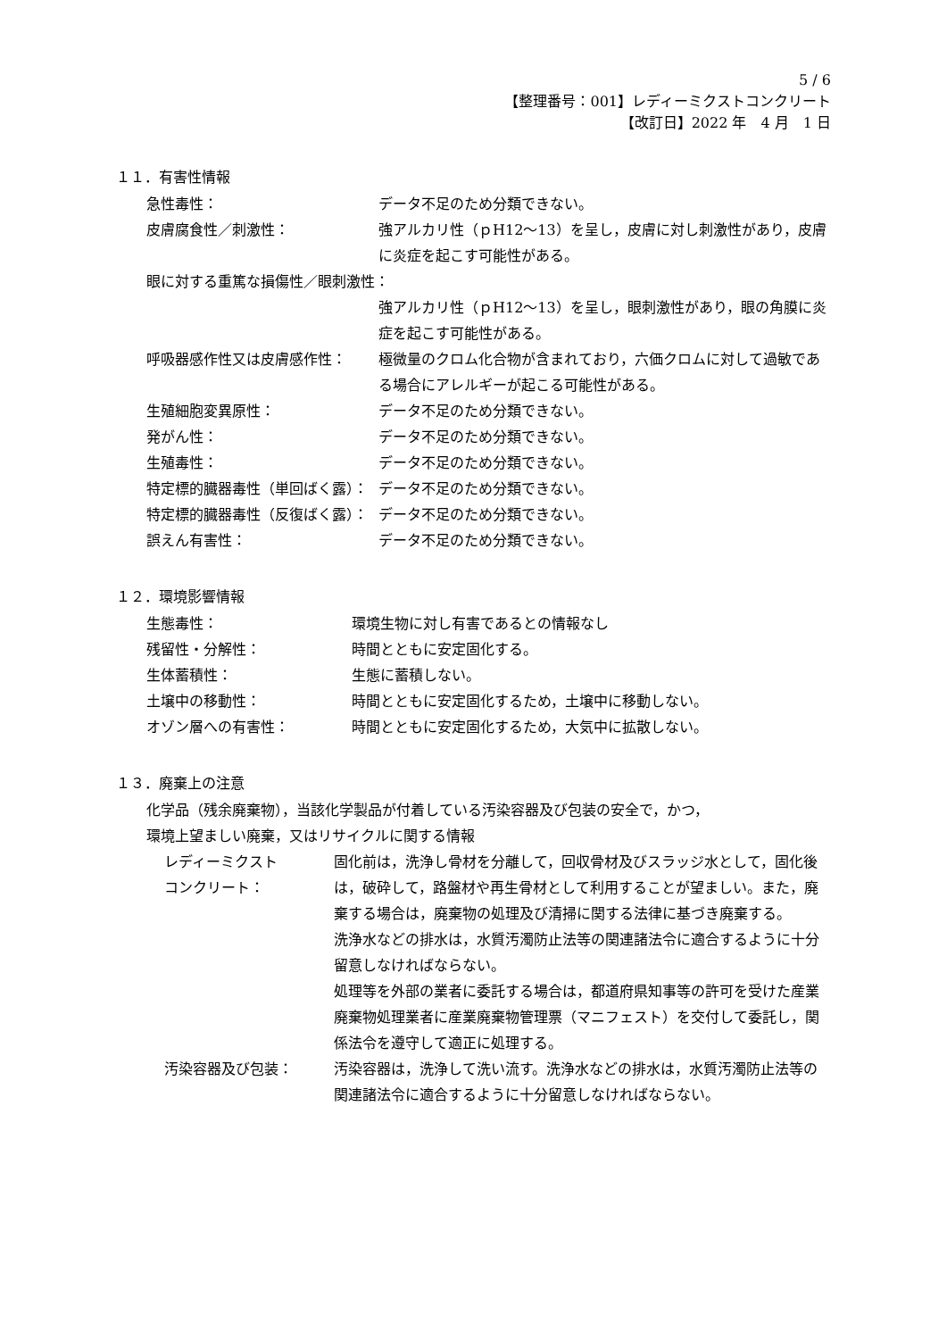5 / 6
【整理番号：001】レディーミクストコンクリート
【改訂日】2022 年　4 月　1 日
１１．有害性情報
急性毒性： データ不足のため分類できない。
皮膚腐食性／刺激性： 強アルカリ性（ｐH12～13）を呈し，皮膚に対し刺激性があり，皮膚に炎症を起こす可能性がある。
眼に対する重篤な損傷性／眼刺激性：
強アルカリ性（ｐH12～13）を呈し，眼刺激性があり，眼の角膜に炎症を起こす可能性がある。
呼吸器感作性又は皮膚感作性： 極微量のクロム化合物が含まれており，六価クロムに対して過敏である場合にアレルギーが起こる可能性がある。
生殖細胞変異原性： データ不足のため分類できない。
発がん性： データ不足のため分類できない。
生殖毒性： データ不足のため分類できない。
特定標的臓器毒性（単回ばく露）： データ不足のため分類できない。
特定標的臓器毒性（反復ばく露）： データ不足のため分類できない。
誤えん有害性： データ不足のため分類できない。
１２．環境影響情報
生態毒性： 環境生物に対し有害であるとの情報なし
残留性・分解性： 時間とともに安定固化する。
生体蓄積性： 生態に蓄積しない。
土壌中の移動性： 時間とともに安定固化するため，土壌中に移動しない。
オゾン層への有害性： 時間とともに安定固化するため，大気中に拡散しない。
１３．廃棄上の注意
化学品（残余廃棄物），当該化学製品が付着している汚染容器及び包装の安全で，かつ，
環境上望ましい廃棄，又はリサイクルに関する情報
レディーミクスト
コンクリート：
固化前は，洗浄し骨材を分離して，回収骨材及びスラッジ水として，固化後は，破砕して，路盤材や再生骨材として利用することが望ましい。また，廃棄する場合は，廃棄物の処理及び清掃に関する法律に基づき廃棄する。
洗浄水などの排水は，水質汚濁防止法等の関連諸法令に適合するように十分留意しなければならない。
処理等を外部の業者に委託する場合は，都道府県知事等の許可を受けた産業廃棄物処理業者に産業廃棄物管理票（マニフェスト）を交付して委託し，関係法令を遵守して適正に処理する。
汚染容器及び包装： 汚染容器は，洗浄して洗い流す。洗浄水などの排水は，水質汚濁防止法等の関連諸法令に適合するように十分留意しなければならない。